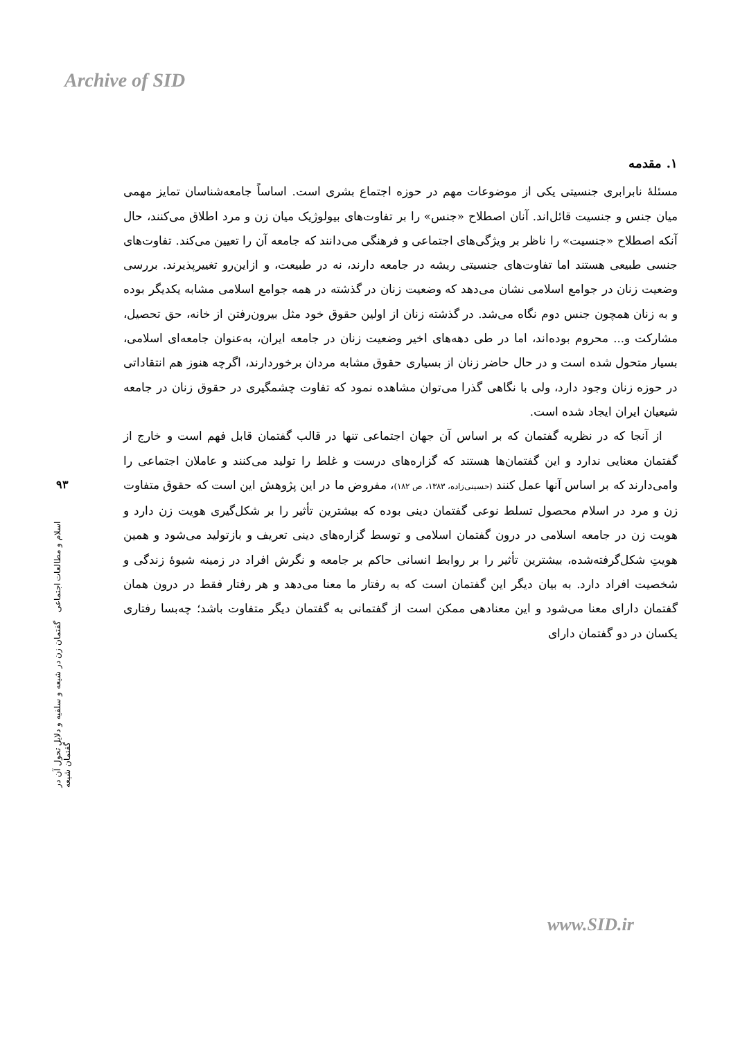Archive of SID
۹۳
اسلام و مطالعات اجتماعی گفتمان زن در شیعه و سلفیه و دلایل تحول آن در گفتمان شیعه
۱. مقدمه
مسئلهٔ نابرابری جنسیتی یکی از موضوعات مهم در حوزه اجتماع بشری است. اساساً جامعه‌شناسان تمایز مهمی میان جنس و جنسیت قائل‌اند. آنان اصطلاح «جنس» را بر تفاوت‌های بیولوژیک میان زن و مرد اطلاق می‌کنند، حال آنکه اصطلاح «جنسیت» را ناظر بر ویژگی‌های اجتماعی و فرهنگی می‌دانند که جامعه آن را تعیین می‌کند. تفاوت‌های جنسی طبیعی هستند اما تفاوت‌های جنسیتی ریشه در جامعه دارند، نه در طبیعت، و ازاین‌رو تغییرپذیرند. بررسی وضعیت زنان در جوامع اسلامی نشان می‌دهد که وضعیت زنان در گذشته در همه جوامع اسلامی مشابه یکدیگر بوده و به زنان همچون جنس دوم نگاه می‌شد. در گذشته زنان از اولین حقوق خود مثل بیرون‌رفتن از خانه، حق تحصیل، مشارکت و... محروم بوده‌اند، اما در طی دهه‌های اخیر وضعیت زنان در جامعه ایران، به‌عنوان جامعه‌ای اسلامی، بسیار متحول شده است و در حال حاضر زنان از بسیاری حقوق مشابه مردان برخوردارند، اگرچه هنوز هم انتقاداتی در حوزه زنان وجود دارد، ولی با نگاهی گذرا می‌توان مشاهده نمود که تفاوت چشمگیری در حقوق زنان در جامعه شیعیان ایران ایجاد شده است.
از آنجا که در نظریه گفتمان که بر اساس آن جهان اجتماعی تنها در قالب گفتمان قابل فهم است و خارج از گفتمان معنایی ندارد و این گفتمان‌ها هستند که گزاره‌های درست و غلط را تولید می‌کنند و عاملان اجتماعی را وامی‌دارند که بر اساس آنها عمل کنند (حسینی‌زاده، ۱۳۸۳، ص ۱۸۲)، مفروض ما در این پژوهش این است که حقوق متفاوت زن و مرد در اسلام محصول تسلط نوعی گفتمان دینی بوده که بیشترین تأثیر را بر شکل‌گیری هویت زن دارد و هویت زن در جامعه اسلامی در درون گفتمان اسلامی و توسط گزاره‌های دینی تعریف و بازتولید می‌شود و همین هویتِ شکل‌گرفته‌شده، بیشترین تأثیر را بر روابط انسانی حاکم بر جامعه و نگرش افراد در زمینه شیوهٔ زندگی و شخصیت افراد دارد. به بیان دیگر این گفتمان است که به رفتار ما معنا می‌دهد و هر رفتار فقط در درون همان گفتمان دارای معنا می‌شود و این معنادهی ممکن است از گفتمانی به گفتمان دیگر متفاوت باشد؛ چه‌بسا رفتاری یکسان در دو گفتمان دارای
www.SID.ir